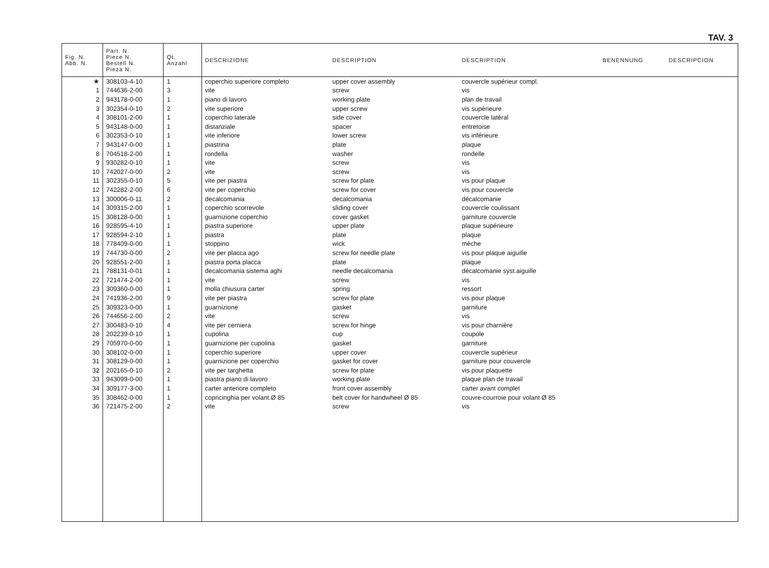TAV. 3
| Fig. N. Abb. N. | Part. N. Piece N. Bestell N. Pieza N. | Qt. Anzahl | DESCRIZIONE | DESCRIPTION | DESCRIPTION | BENENNUNG | DESCRIPCION |
| --- | --- | --- | --- | --- | --- | --- | --- |
| ★ | 308103-4-10 | 1 | coperchio superiore completo | upper cover assembly | couvercle supérieur compl. | | |
| 1 | 744636-2-00 | 3 | vite | screw | vis | | |
| 2 | 943178-0-00 | 1 | piano di lavoro | working plate | plan de travail | | |
| 3 | 302354-0-10 | 2 | vite superiore | upper screw | vis supérieure | | |
| 4 | 308101-2-00 | 1 | coperchio laterale | side cover | couvercle latéral | | |
| 5 | 943148-0-00 | 1 | distanziale | spacer | entretoise | | |
| 6 | 302353-0-10 | 1 | vite inferiore | lower screw | vis inférieure | | |
| 7 | 943147-0-00 | 1 | piastrina | plate | plaque | | |
| 8 | 704518-2-00 | 1 | rondella | washer | rondelle | | |
| 9 | 930282-0-10 | 1 | vite | screw | vis | | |
| 10 | 742027-0-00 | 2 | vite | screw | vis | | |
| 11 | 302355-0-10 | 5 | vite per piastra | screw for plate | vis pour plaque | | |
| 12 | 742282-2-00 | 6 | vite per coperchio | screw for cover | vis pour couvercle | | |
| 13 | 300006-0-11 | 2 | decalcomania | decalcomania | décalcomanie | | |
| 14 | 309315-2-00 | 1 | coperchio scorrevole | sliding cover | couvercle coulissant | | |
| 15 | 308128-0-00 | 1 | guarnizione coperchio | cover gasket | garniture couvercle | | |
| 16 | 928595-4-10 | 1 | piastra superiore | upper plate | plaque supérieure | | |
| 17 | 928594-2-10 | 1 | piastra | plate | plaque | | |
| 18 | 778409-0-00 | 1 | stoppino | wick | mèche | | |
| 19 | 744730-0-00 | 2 | vite per placca ago | screw for needle plate | vis pour plaque aiguille | | |
| 20 | 928551-2-00 | 1 | piastra porta placca | plate | plaque | | |
| 21 | 788131-0-01 | 1 | decalcomania sistema aghi | needle decalcomania | décalcomanie syst.aiguille | | |
| 22 | 721474-2-00 | 1 | vite | screw | vis | | |
| 23 | 309360-0-00 | 1 | molla chiusura carter | spring | ressort | | |
| 24 | 741936-2-00 | 9 | vite per piastra | screw for plate | vis pour plaque | | |
| 25 | 309323-0-00 | 1 | guarnizione | gasket | garniture | | |
| 26 | 744656-2-00 | 2 | vite | screw | vis | | |
| 27 | 300483-0-10 | 4 | vite per cerniera | screw for hinge | vis pour charnière | | |
| 28 | 202239-0-10 | 1 | cupolina | cup | coupole | | |
| 29 | 705970-0-00 | 1 | guarnizione per cupolina | gasket | garniture | | |
| 30 | 308102-0-00 | 1 | coperchio superiore | upper cover | couvercle supérieur | | |
| 31 | 308129-0-00 | 1 | guarnizione per coperchio | gasket for cover | garniture pour couvercle | | |
| 32 | 202165-0-10 | 2 | vite per targhetta | screw for plate | vis pour plaquette | | |
| 33 | 943099-0-00 | 1 | piastra piano di lavoro | working plate | plaque plan de travail | | |
| 34 | 309177-3-00 | 1 | carter anteriore completo | front cover assembly | carter avant complet | | |
| 35 | 308462-0-00 | 1 | copricinghia per volant.Ø 85 | belt cover for handwheel Ø 85 | couvre-courroie pour volant Ø 85 | | |
| 36 | 721475-2-00 | 2 | vite | screw | vis | | |